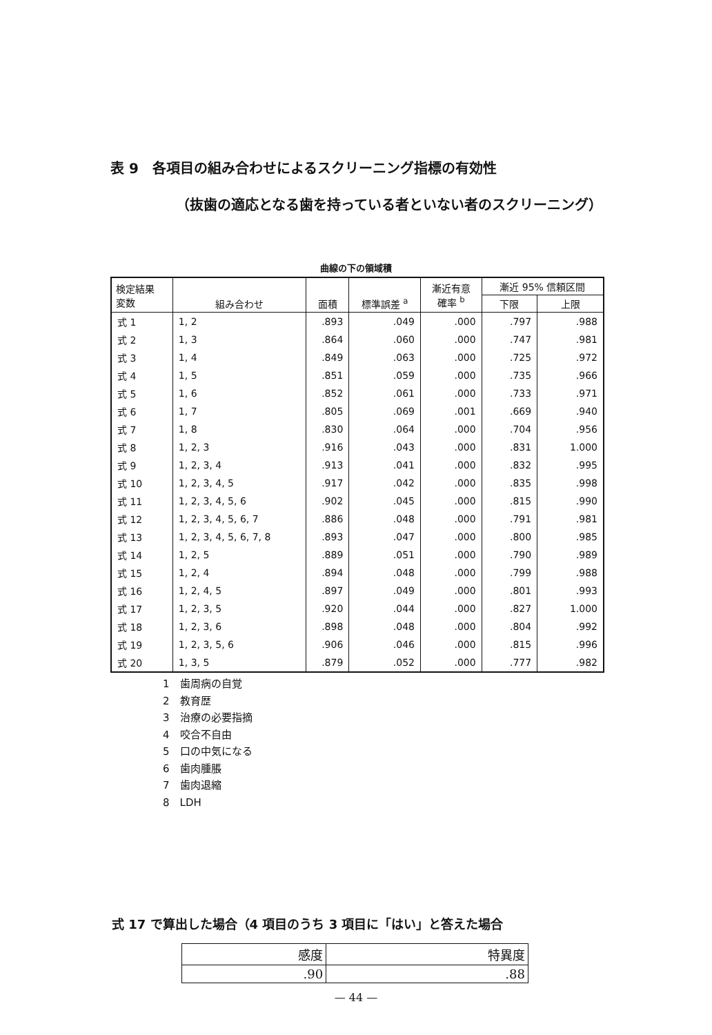表 9　各項目の組み合わせによるスクリーニング指標の有効性
（抜歯の適応となる歯を持っている者といない者のスクリーニング）
曲線の下の領域積
| 検定結果 変数 | 組み合わせ | 面積 | 標準誤差 <sup>a</sup> | 漸近有意 確率 <sup>b</sup> | 漸近 95% 信頼区間 | |
| --- | --- | --- | --- | --- | --- | --- |
| | | | | | 下限 | 上限 |
| 式 1 | 1, 2 | .893 | .049 | .000 | .797 | .988 |
| 式 2 | 1, 3 | .864 | .060 | .000 | .747 | .981 |
| 式 3 | 1, 4 | .849 | .063 | .000 | .725 | .972 |
| 式 4 | 1, 5 | .851 | .059 | .000 | .735 | .966 |
| 式 5 | 1, 6 | .852 | .061 | .000 | .733 | .971 |
| 式 6 | 1, 7 | .805 | .069 | .001 | .669 | .940 |
| 式 7 | 1, 8 | .830 | .064 | .000 | .704 | .956 |
| 式 8 | 1, 2, 3 | .916 | .043 | .000 | .831 | 1.000 |
| 式 9 | 1, 2, 3, 4 | .913 | .041 | .000 | .832 | .995 |
| 式 10 | 1, 2, 3, 4, 5 | .917 | .042 | .000 | .835 | .998 |
| 式 11 | 1, 2, 3, 4, 5, 6 | .902 | .045 | .000 | .815 | .990 |
| 式 12 | 1, 2, 3, 4, 5, 6, 7 | .886 | .048 | .000 | .791 | .981 |
| 式 13 | 1, 2, 3, 4, 5, 6, 7, 8 | .893 | .047 | .000 | .800 | .985 |
| 式 14 | 1, 2, 5 | .889 | .051 | .000 | .790 | .989 |
| 式 15 | 1, 2, 4 | .894 | .048 | .000 | .799 | .988 |
| 式 16 | 1, 2, 4, 5 | .897 | .049 | .000 | .801 | .993 |
| 式 17 | 1, 2, 3, 5 | .920 | .044 | .000 | .827 | 1.000 |
| 式 18 | 1, 2, 3, 6 | .898 | .048 | .000 | .804 | .992 |
| 式 19 | 1, 2, 3, 5, 6 | .906 | .046 | .000 | .815 | .996 |
| 式 20 | 1, 3, 5 | .879 | .052 | .000 | .777 | .982 |
1　歯周病の自覚
2　教育歴
3　治療の必要指摘
4　咬合不自由
5　口の中気になる
6　歯肉腫脹
7　歯肉退縮
8　LDH
式 17 で算出した場合（4 項目のうち 3 項目に「はい」と答えた場合
| 感度 | 特異度 |
| --- | --- |
| .90 | .88 |
— 44 —